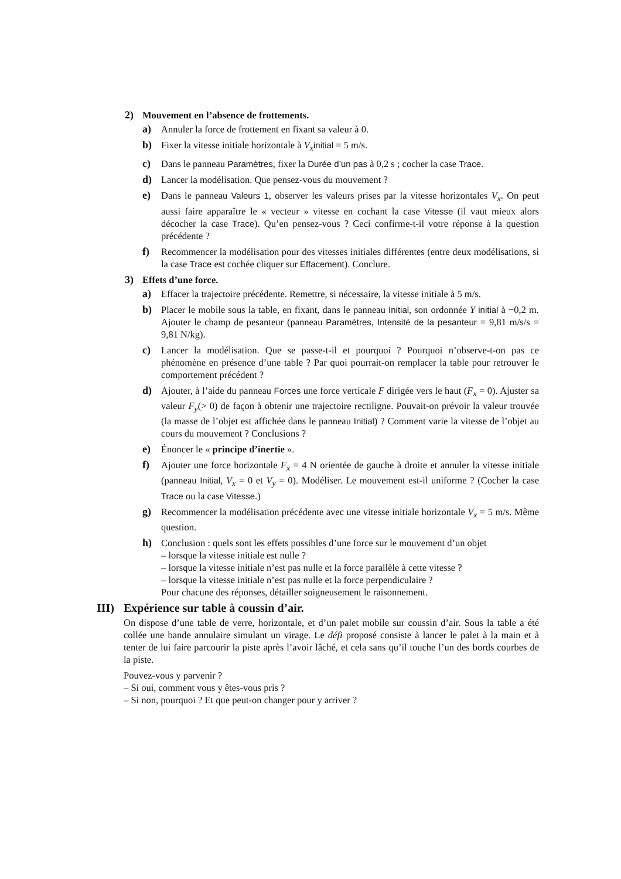2) Mouvement en l’absence de frottements.
a) Annuler la force de frottement en fixant sa valeur à 0.
b) Fixer la vitesse initiale horizontale à V<sub>x</sub> initial = 5 m/s.
c) Dans le panneau Paramètres, fixer la Durée d’un pas à 0,2 s ; cocher la case Trace.
d) Lancer la modélisation. Que pensez-vous du mouvement ?
e) Dans le panneau Valeurs 1, observer les valeurs prises par la vitesse horizontales V<sub>x</sub>. On peut aussi faire apparaître le « vecteur » vitesse en cochant la case Vitesse (il vaut mieux alors décocher la case Trace). Qu’en pensez-vous ? Ceci confirme-t-il votre réponse à la question précédente ?
f) Recommencer la modélisation pour des vitesses initiales différentes (entre deux modélisations, si la case Trace est cochée cliquer sur Effacement). Conclure.
3) Effets d’une force.
a) Effacer la trajectoire précédente. Remettre, si nécessaire, la vitesse initiale à 5 m/s.
b) Placer le mobile sous la table, en fixant, dans le panneau Initial, son ordonnée Y initial à −0,2 m. Ajouter le champ de pesanteur (panneau Paramètres, Intensité de la pesanteur = 9,81 m/s/s = 9,81 N/kg).
c) Lancer la modélisation. Que se passe-t-il et pourquoi ? Pourquoi n’observe-t-on pas ce phénomène en présence d’une table ? Par quoi pourrait-on remplacer la table pour retrouver le comportement précédent ?
d) Ajouter, à l’aide du panneau Forces une force verticale F dirigée vers le haut (F<sub>x</sub> = 0). Ajuster sa valeur F<sub>y</sub>(> 0) de façon à obtenir une trajectoire rectiligne. Pouvait-on prévoir la valeur trouvée (la masse de l’objet est affichée dans le panneau Initial) ? Comment varie la vitesse de l’objet au cours du mouvement ? Conclusions ?
e) Énoncer le « principe d’inertie ».
f) Ajouter une force horizontale F<sub>x</sub> = 4 N orientée de gauche à droite et annuler la vitesse initiale (panneau Initial, V<sub>x</sub> = 0 et V<sub>y</sub> = 0). Modéliser. Le mouvement est-il uniforme ? (Cocher la case Trace ou la case Vitesse.)
g) Recommencer la modélisation précédente avec une vitesse initiale horizontale V<sub>x</sub> = 5 m/s. Même question.
h) Conclusion : quels sont les effets possibles d’une force sur le mouvement d’un objet
– lorsque la vitesse initiale est nulle ?
– lorsque la vitesse initiale n’est pas nulle et la force parallèle à cette vitesse ?
– lorsque la vitesse initiale n’est pas nulle et la force perpendiculaire ?
Pour chacune des réponses, détailler soigneusement le raisonnement.
III) Expérience sur table à coussin d’air.
On dispose d’une table de verre, horizontale, et d’un palet mobile sur coussin d’air. Sous la table a été collée une bande annulaire simulant un virage. Le défi proposé consiste à lancer le palet à la main et à tenter de lui faire parcourir la piste après l’avoir lâché, et cela sans qu’il touche l’un des bords courbes de la piste.
Pouvez-vous y parvenir ?
– Si oui, comment vous y êtes-vous pris ?
– Si non, pourquoi ? Et que peut-on changer pour y arriver ?